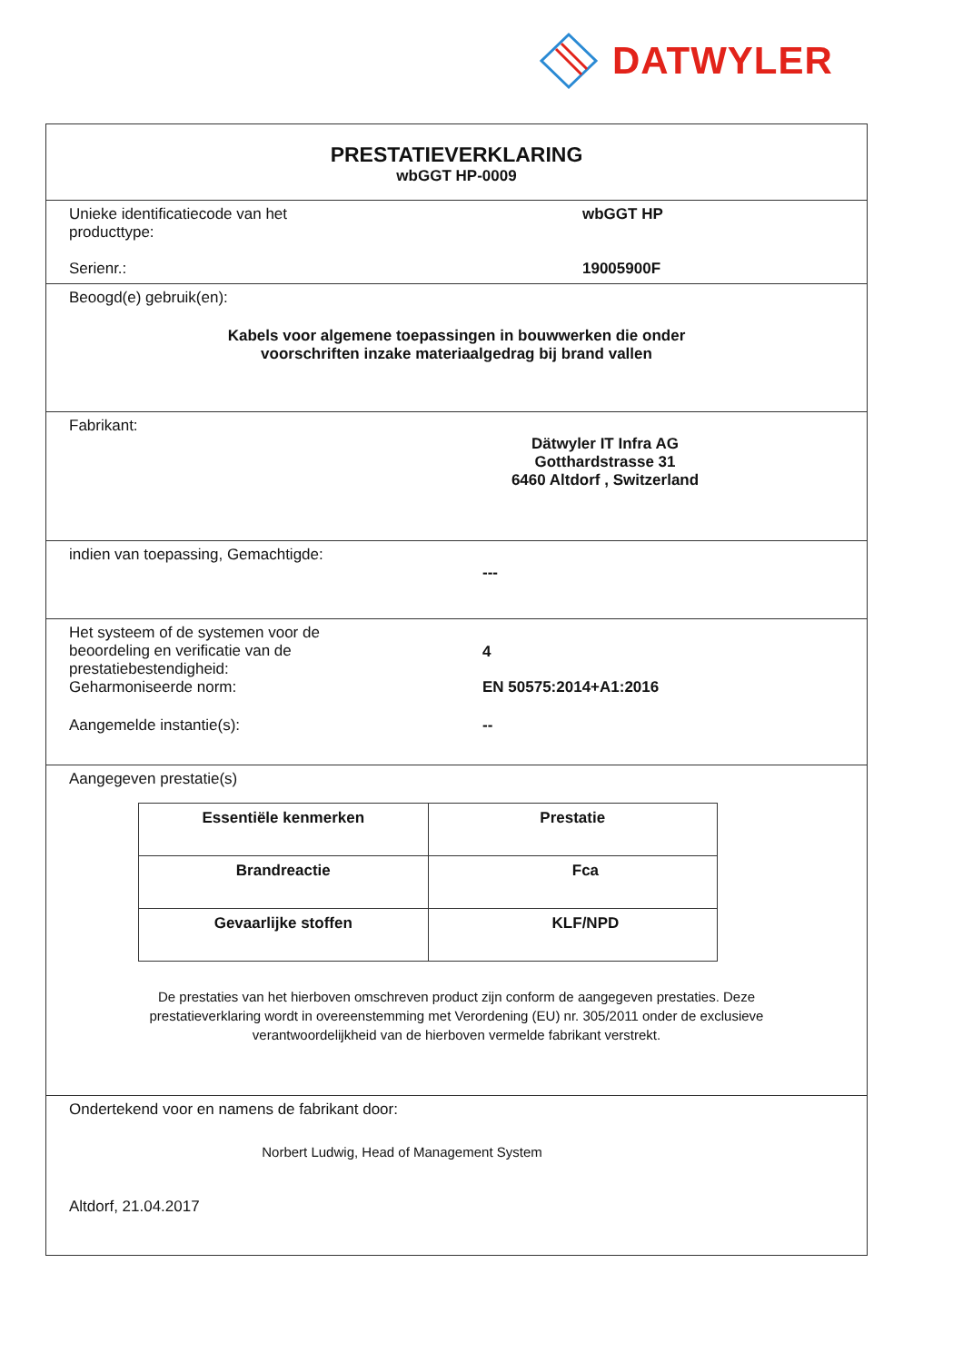DATWYLER
PRESTATIEVERKLARING
wbGGT HP-0009
Unieke identificatiecode van het
producttype:
wbGGT HP
Serienr.: 19005900F
Beoogd(e) gebruik(en):
Kabels voor algemene toepassingen in bouwwerken die onder
voorschriften inzake materiaalgedrag bij brand vallen
Fabrikant:
Dätwyler IT Infra AG
Gotthardstrasse 31
6460 Altdorf , Switzerland
indien van toepassing, Gemachtigde:
---
Het systeem of de systemen voor de
beoordeling en verificatie van de
prestatiebestendigheid:
4
Geharmoniseerde norm: EN 50575:2014+A1:2016
Aangemelde instantie(s): --
Aangegeven prestatie(s)
| Essentiële kenmerken | Prestatie |
| --- | --- |
| Brandreactie | Fca |
| Gevaarlijke stoffen | KLF/NPD |
De prestaties van het hierboven omschreven product zijn conform de aangegeven prestaties. Deze
prestatieverklaring wordt in overeenstemming met Verordening (EU) nr. 305/2011 onder de exclusieve
verantwoordelijkheid van de hierboven vermelde fabrikant verstrekt.
Ondertekend voor en namens de fabrikant door:
Norbert Ludwig, Head of Management System
Altdorf, 21.04.2017